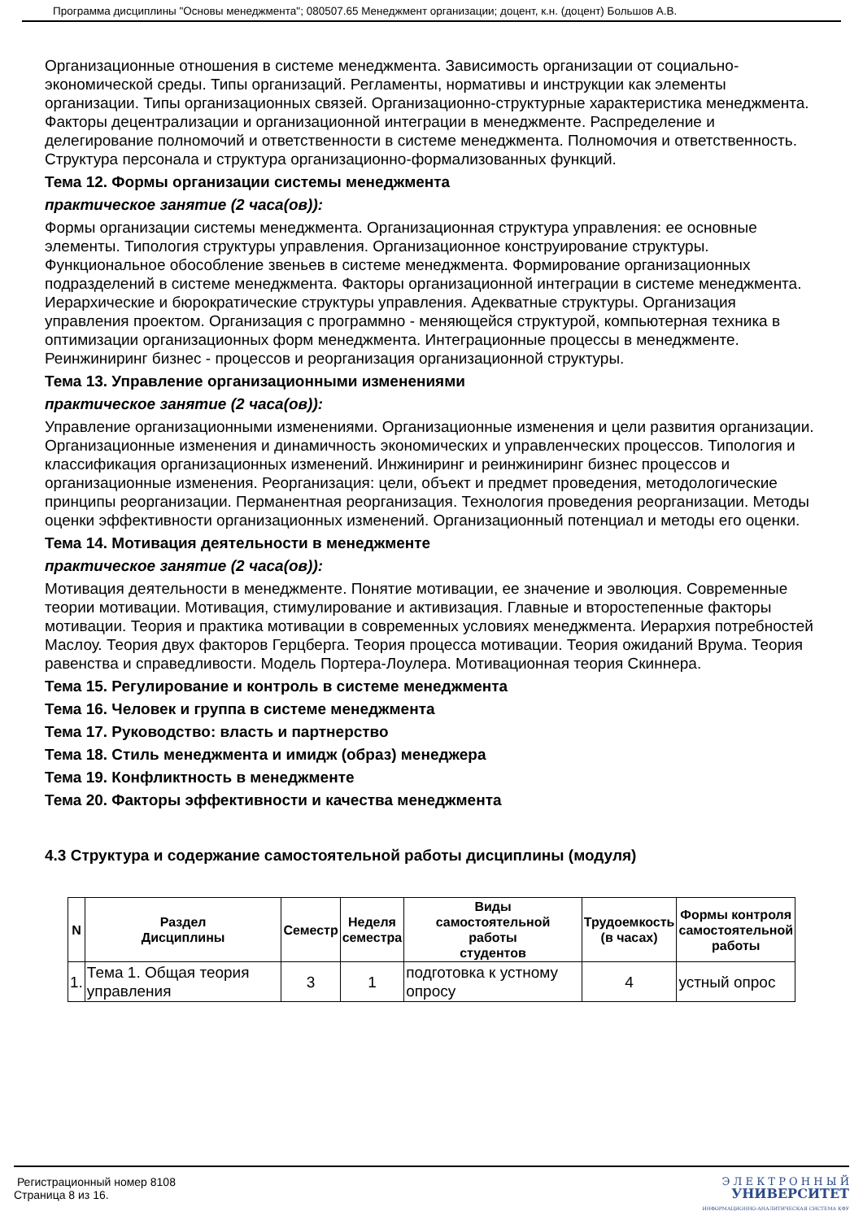Программа дисциплины "Основы менеджмента"; 080507.65 Менеджмент организации; доцент, к.н. (доцент) Большов А.В.
Организационные отношения в системе менеджмента. Зависимость организации от социально-экономической среды. Типы организаций. Регламенты, нормативы и инструкции как элементы организации. Типы организационных связей. Организационно-структурные характеристика менеджмента. Факторы децентрализации и организационной интеграции в менеджменте. Распределение и делегирование полномочий и ответственности в системе менеджмента. Полномочия и ответственность. Структура персонала и структура организационно-формализованных функций.
Тема 12. Формы организации системы менеджмента
практическое занятие (2 часа(ов)):
Формы организации системы менеджмента. Организационная структура управления: ее основные элементы. Типология структуры управления. Организационное конструирование структуры. Функциональное обособление звеньев в системе менеджмента. Формирование организационных подразделений в системе менеджмента. Факторы организационной интеграции в системе менеджмента. Иерархические и бюрократические структуры управления. Адекватные структуры. Организация управления проектом. Организация с программно - меняющейся структурой, компьютерная техника в оптимизации организационных форм менеджмента. Интеграционные процессы в менеджменте. Реинжиниринг бизнес - процессов и реорганизация организационной структуры.
Тема 13. Управление организационными изменениями
практическое занятие (2 часа(ов)):
Управление организационными изменениями. Организационные изменения и цели развития организации. Организационные изменения и динамичность экономических и управленческих процессов. Типология и классификация организационных изменений. Инжиниринг и реинжиниринг бизнес процессов и организационные изменения. Реорганизация: цели, объект и предмет проведения, методологические принципы реорганизации. Перманентная реорганизация. Технология проведения реорганизации. Методы оценки эффективности организационных изменений. Организационный потенциал и методы его оценки.
Тема 14. Мотивация деятельности в менеджменте
практическое занятие (2 часа(ов)):
Мотивация деятельности в менеджменте. Понятие мотивации, ее значение и эволюция. Современные теории мотивации. Мотивация, стимулирование и активизация. Главные и второстепенные факторы мотивации. Теория и практика мотивации в современных условиях менеджмента. Иерархия потребностей Маслоу. Теория двух факторов Герцберга. Теория процесса мотивации. Теория ожиданий Врума. Теория равенства и справедливости. Модель Портера-Лоулера. Мотивационная теория Скиннера.
Тема 15. Регулирование и контроль в системе менеджмента
Тема 16. Человек и группа в системе менеджмента
Тема 17. Руководство: власть и партнерство
Тема 18. Стиль менеджмента и имидж (образ) менеджера
Тема 19. Конфликтность в менеджменте
Тема 20. Факторы эффективности и качества менеджмента
4.3 Структура и содержание самостоятельной работы дисциплины (модуля)
| N | Раздел Дисциплины | Семестр | Неделя семестра | Виды самостоятельной работы студентов | Трудоемкость (в часах) | Формы контроля самостоятельной работы |
| --- | --- | --- | --- | --- | --- | --- |
| 1. | Тема 1. Общая теория управления | 3 | 1 | подготовка к устному опросу | 4 | устный опрос |
Регистрационный номер 8108
Страница 8 из 16.
Э Л Е К Т Р О Н Н Ы Й
УНИВЕРСИТЕТ
ИНФОРМАЦИОННО-АНАЛИТИЧЕСКАЯ СИСТЕМА КФУ